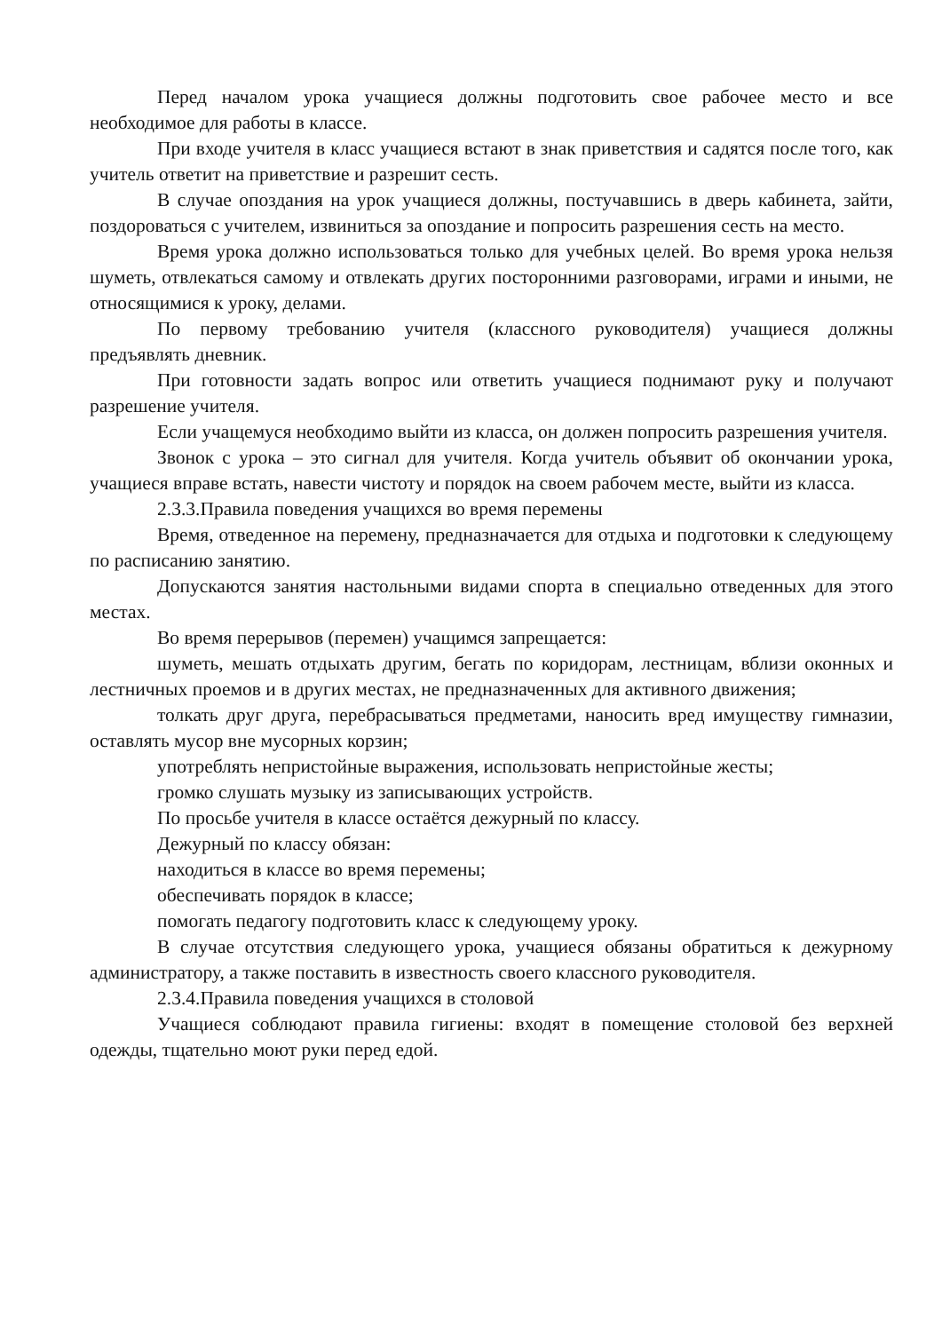Перед началом урока учащиеся должны подготовить свое рабочее место и все необходимое для работы в классе.
При входе учителя в класс учащиеся встают в знак приветствия и садятся после того, как учитель ответит на приветствие и разрешит сесть.
В случае опоздания на урок учащиеся должны, постучавшись в дверь кабинета, зайти, поздороваться с учителем, извиниться за опоздание и попросить разрешения сесть на место.
Время урока должно использоваться только для учебных целей. Во время урока нельзя шуметь, отвлекаться самому и отвлекать других посторонними разговорами, играми и иными, не относящимися к уроку, делами.
По первому требованию учителя (классного руководителя) учащиеся должны предъявлять дневник.
При готовности задать вопрос или ответить учащиеся поднимают руку и получают разрешение учителя.
Если учащемуся необходимо выйти из класса, он должен попросить разрешения учителя.
Звонок с урока – это сигнал для учителя. Когда учитель объявит об окончании урока, учащиеся вправе встать, навести чистоту и порядок на своем рабочем месте, выйти из класса.
2.3.3.Правила поведения учащихся во время перемены
Время, отведенное на перемену, предназначается для отдыха и подготовки к следующему по расписанию занятию.
Допускаются занятия настольными видами спорта в специально отведенных для этого местах.
Во время перерывов (перемен) учащимся запрещается:
шуметь, мешать отдыхать другим, бегать по коридорам, лестницам, вблизи оконных и лестничных проемов и в других местах, не предназначенных для активного движения;
толкать друг друга, перебрасываться предметами, наносить вред имуществу гимназии, оставлять мусор вне мусорных корзин;
употреблять непристойные выражения, использовать непристойные жесты;
громко слушать музыку из записывающих устройств.
По просьбе учителя в классе остаётся дежурный по классу.
Дежурный по классу обязан:
находиться в классе во время перемены;
обеспечивать порядок в классе;
помогать педагогу подготовить класс к следующему уроку.
В случае отсутствия следующего урока, учащиеся обязаны обратиться к дежурному администратору, а также поставить в известность своего классного руководителя.
2.3.4.Правила поведения учащихся в столовой
Учащиеся соблюдают правила гигиены: входят в помещение столовой без верхней одежды, тщательно моют руки перед едой.